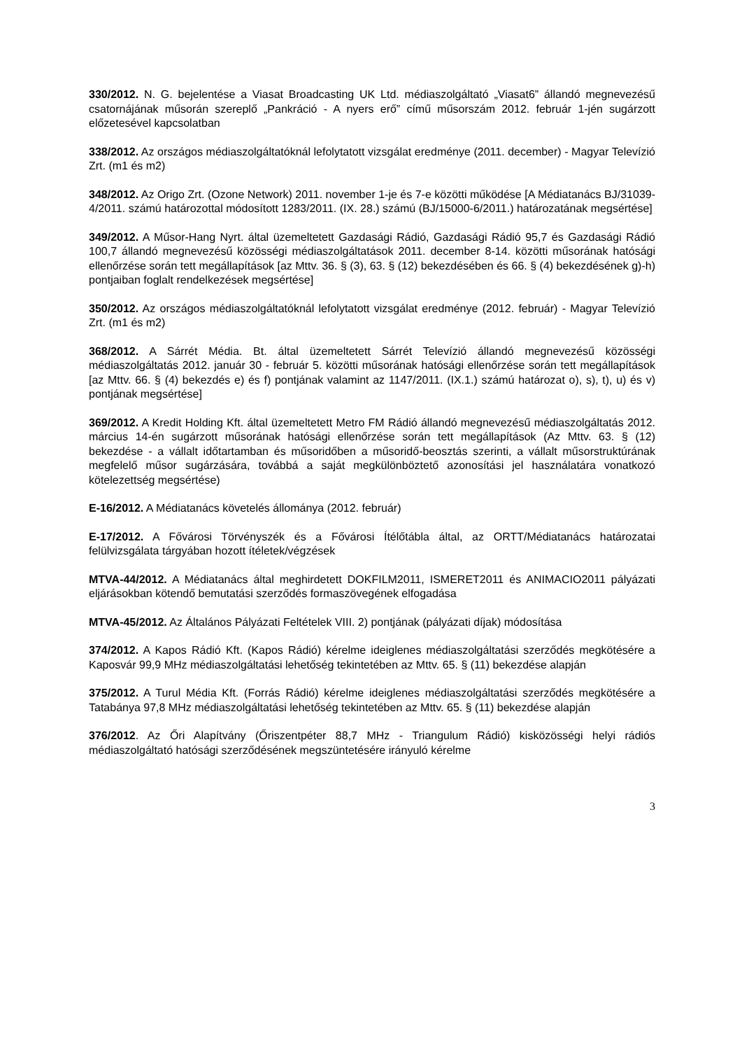330/2012. N. G. bejelentése a Viasat Broadcasting UK Ltd. médiaszolgáltató „Viasat6” állandó megnevezésű csatornájának műsorán szereplő „Pankráció - A nyers erő” című műsorszám 2012. február 1-jén sugárzott előzetesével kapcsolatban
338/2012. Az országos médiaszolgáltatóknál lefolytatott vizsgálat eredménye (2011. december) - Magyar Televízió Zrt. (m1 és m2)
348/2012. Az Origo Zrt. (Ozone Network) 2011. november 1-je és 7-e közötti működése [A Médiatanács BJ/31039-4/2011. számú határozottal módosított 1283/2011. (IX. 28.) számú (BJ/15000-6/2011.) határozatának megsértése]
349/2012. A Műsor-Hang Nyrt. által üzemeltetett Gazdasági Rádió, Gazdasági Rádió 95,7 és Gazdasági Rádió 100,7 állandó megnevezésű közösségi médiaszolgáltatások 2011. december 8-14. közötti műsorának hatósági ellenőrzése során tett megállapítások [az Mttv. 36. § (3), 63. § (12) bekezdésében és 66. § (4) bekezdésének g)-h) pontjaiban foglalt rendelkezések megsértése]
350/2012. Az országos médiaszolgáltatóknál lefolytatott vizsgálat eredménye (2012. február) - Magyar Televízió Zrt. (m1 és m2)
368/2012. A Sárrét Média. Bt. által üzemeltetett Sárrét Televízió állandó megnevezésű közösségi médiaszolgáltatás 2012. január 30 - február 5. közötti műsorának hatósági ellenőrzése során tett megállapítások [az Mttv. 66. § (4) bekezdés e) és f) pontjának valamint az 1147/2011. (IX.1.) számú határozat o), s), t), u) és v) pontjának megsértése]
369/2012. A Kredit Holding Kft. által üzemeltetett Metro FM Rádió állandó megnevezésű médiaszolgáltatás 2012. március 14-én sugárzott műsorának hatósági ellenőrzése során tett megállapítások (Az Mttv. 63. § (12) bekezdése - a vállalt időtartamban és műsoridőben a műsoridő-beosztás szerinti, a vállalt műsorstruktúrának megfelelő műsor sugárzására, továbbá a saját megkülönböztető azonosítási jel használatára vonatkozó kötelezettség megsértése)
E-16/2012. A Médiatanács követelés állománya (2012. február)
E-17/2012. A Fővárosi Törvényszék és a Fővárosi Ítélőtábla által, az ORTT/Médiatanács határozatai felülvizsgálata tárgyában hozott ítéletek/végzések
MTVA-44/2012. A Médiatanács által meghirdetett DOKFILM2011, ISMERET2011 és ANIMACIO2011 pályázati eljárásokban kötendő bemutatási szerződés formaszövegének elfogadása
MTVA-45/2012. Az Általános Pályázati Feltételek VIII. 2) pontjának (pályázati díjak) módosítása
374/2012. A Kapos Rádió Kft. (Kapos Rádió) kérelme ideiglenes médiaszolgáltatási szerződés megkötésére a Kaposvár 99,9 MHz médiaszolgáltatási lehetőség tekintetében az Mttv. 65. § (11) bekezdése alapján
375/2012. A Turul Média Kft. (Forrás Rádió) kérelme ideiglenes médiaszolgáltatási szerződés megkötésére a Tatabánya 97,8 MHz médiaszolgáltatási lehetőség tekintetében az Mttv. 65. § (11) bekezdése alapján
376/2012. Az Őri Alapítvány (Őriszentpéter 88,7 MHz - Triangulum Rádió) kisközösségi helyi rádiós médiaszolgáltató hatósági szerződésének megszüntetésére irányuló kérelme
3